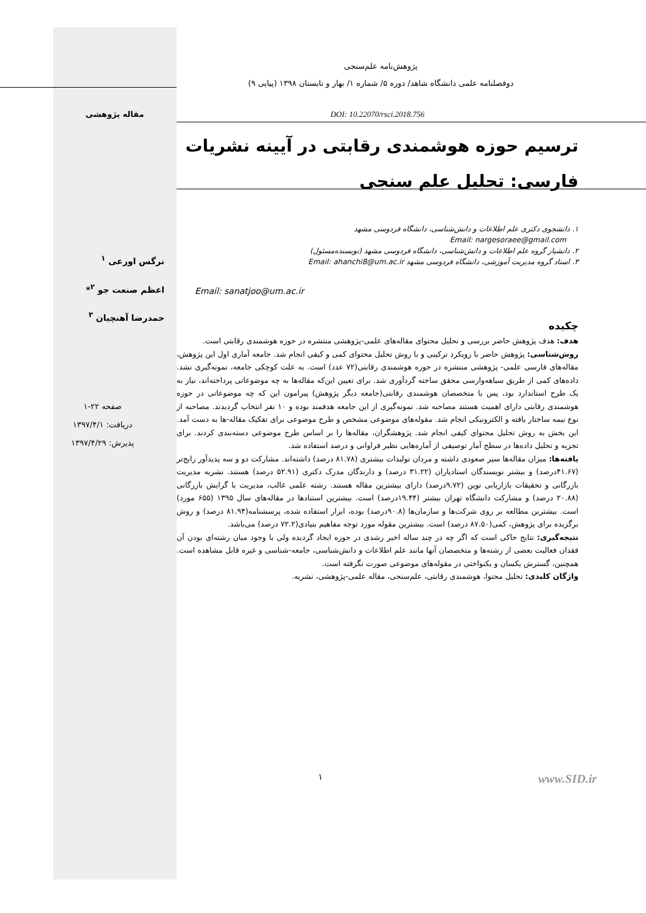پژوهش‌نامه علم‌سنجی
دوفصلنامه علمی دانشگاه شاهد/ دوره ۵/ شماره ۱/ بهار و تابستان ۱۳۹۸ (پیاپی ۹)
DOI: 10.22070/rsci.2018.756 مقاله پژوهشی
ترسیم حوزه هوشمندی رقابتی در آیینه نشریات فارسی: تحلیل علم سنجی
۱. دانشجوی دکتری علم اطلاعات و دانش‌شناسی، دانشگاه فردوسی مشهد
Email: nargesoraee@gmail.com
۲. دانشیار گروه علم اطلاعات و دانش‌شناسی، دانشگاه فردوسی مشهد (نویسنده‌مسئول)
۳. استاد گروه مدیریت آموزشی، دانشگاه فردوسی مشهد Email: ahanchi8@um.ac.ir
Email: sanatjoo@um.ac.ir
چکیده
هدف: هدف پژوهش حاضر بررسی و تحلیل محتوای مقاله‌های علمی-پژوهشی منتشره در حوزه هوشمندی رقابتی است.
روش‌شناسی: پژوهش حاضر با رویکرد ترکیبی و با روش تحلیل محتوای کمی و کیفی انجام شد. جامعه آماری اول این پژوهش، مقاله‌های فارسی علمی- پژوهشی منتشره در حوزه هوشمندی رقابتی(۷۲ عدد) است. به علت کوچکی جامعه، نمونه‌گیری نشد. داده‌های کمی از طریق سیاهه‌وارسی محقق ساخته گردآوری شد. برای تعیین این‌که مقاله‌ها به چه موضوعاتی پرداخته‌اند، نیاز به یک طرح استاندارد بود، پس با متخصصان هوشمندی رقابتی(جامعه دیگر پژوهش) پیرامون این که چه موضوعاتی در حوزه هوشمندی رقابتی دارای اهمیت هستند مصاحبه شد. نمونه‌گیری از این جامعه هدفمند بوده و ۱۰ نفر انتخاب گردیدند. مصاحبه از نوع نیمه ساختار یافته و الکترونیکی انجام شد. مقوله‌های موضوعی مشخص و طرح موضوعی برای تفکیک مقاله-ها به دست آمد. این بخش به روش تحلیل محتوای کیفی انجام شد. پژوهشگران، مقاله‌ها را بر اساس طرح موضوعی دسته‌بندی کردند. برای تجزیه و تحلیل داده‌ها در سطح آمار توصیفی از آماره‌هایی نظیر فراوانی و درصد استفاده شد.
یافته‌ها: میزان مقاله‌ها سیر صعودی داشته و مردان تولیدات بیشتری (۸۱.۷۸ درصد) داشته‌اند. مشارکت دو و سه پدیدآور رایج‌تر (۴۱.۶۷درصد) و بیشتر نویسندگان استادیاران (۳۱.۲۲ درصد) و دارندگان مدرک دکتری (۵۲.۹۱ درصد) هستند. نشریه مدیریت بازرگانی و تحقیقات بازاریابی نوین (۹.۷۲درصد) دارای بیشترین مقاله هستند. رشته علمی غالب، مدیریت با گرایش بازرگانی (۲۰.۸۸ درصد) و مشارکت دانشگاه تهران بیشتر (۱۹.۴۴درصد) است. بیشترین استنادها در مقاله‌های سال ۱۳۹۵ (۶۵۵ مورد) است. بیشترین مطالعه بر روی شرکت‌ها و سازمان‌ها (۹۰.۸درصد) بوده، ابزار استفاده شده، پرسشنامه(۸۱.۹۴ درصد) و روش برگزیده برای پژوهش، کمی(۸۷.۵۰ درصد) است. بیشترین مقوله مورد توجه مفاهیم بنیادی(۷۲.۲ درصد) می‌باشد.
نتیجه‌گیری: نتایج حاکی است که اگر چه در چند ساله اخیر رشدی در حوزه ایجاد گردیده ولی با وجود میان رشته‌ای بودن آن فقدان فعالیت بعضی از رشته‌ها و متخصصان آنها مانند علم اطلاعات و دانش‌شناسی، جامعه-شناسی و غیره قابل مشاهده است. همچنین، گسترش یکسان و یکنواختی در مقوله‌های موضوعی صورت نگرفته است.
واژگان کلیدی: تحلیل محتوا، هوشمندی رقابتی، علم‌سنجی، مقاله علمی-پژوهشی، نشریه.
نرگس اورعی <sup>۱</sup>
اعظم صنعت جو <sup>۲</sup>*
حمدرضا آهنچیان <sup>۳</sup>
صفحه ۲۲-۱
دریافت: ۱۳۹۷/۴/۱
پذیرش: ۱۳۹۷/۴/۲۹
۱
www.SID.ir